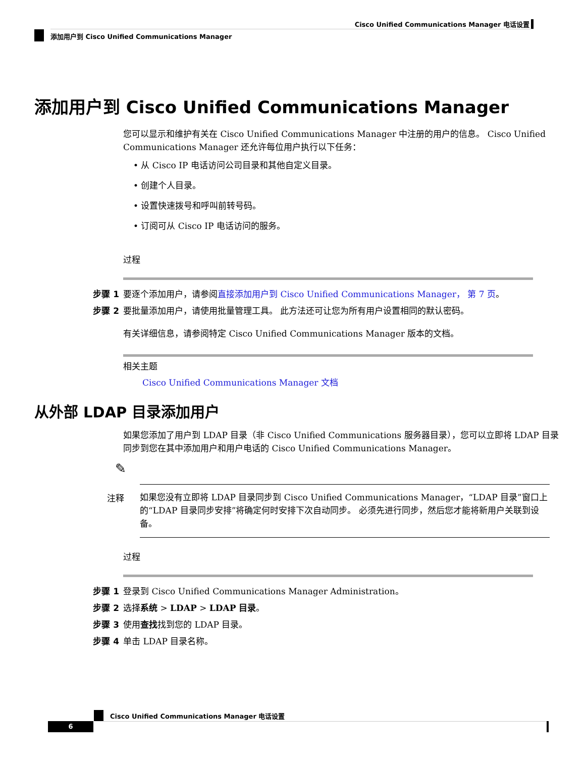Cisco Unified Communications Manager 电话设置
添加用户到 Cisco Unified Communications Manager
添加用户到 Cisco Unified Communications Manager
您可以显示和维护有关在 Cisco Unified Communications Manager 中注册的用户的信息。 Cisco Unified Communications Manager 还允许每位用户执行以下任务：
• 从 Cisco IP 电话访问公司目录和其他自定义目录。
• 创建个人目录。
• 设置快速拨号和呼叫前转号码。
• 订阅可从 Cisco IP 电话访问的服务。
过程
步骤 1 要逐个添加用户，请参阅直接添加用户到 Cisco Unified Communications Manager， 第 7 页。
步骤 2 要批量添加用户，请使用批量管理工具。 此方法还可让您为所有用户设置相同的默认密码。
有关详细信息，请参阅特定 Cisco Unified Communications Manager 版本的文档。
相关主题
Cisco Unified Communications Manager 文档
从外部 LDAP 目录添加用户
如果您添加了用户到 LDAP 目录（非 Cisco Unified Communications 服务器目录），您可以立即将 LDAP 目录同步到您在其中添加用户和用户电话的 Cisco Unified Communications Manager。
✎
注释
如果您没有立即将 LDAP 目录同步到 Cisco Unified Communications Manager，“LDAP 目录”窗口上的“LDAP 目录同步安排”将确定何时安排下次自动同步。 必须先进行同步，然后您才能将新用户关联到设备。
过程
步骤 1 登录到 Cisco Unified Communications Manager Administration。
步骤 2 选择系统 > LDAP > LDAP 目录。
步骤 3 使用查找找到您的 LDAP 目录。
步骤 4 单击 LDAP 目录名称。
Cisco Unified Communications Manager 电话设置
6